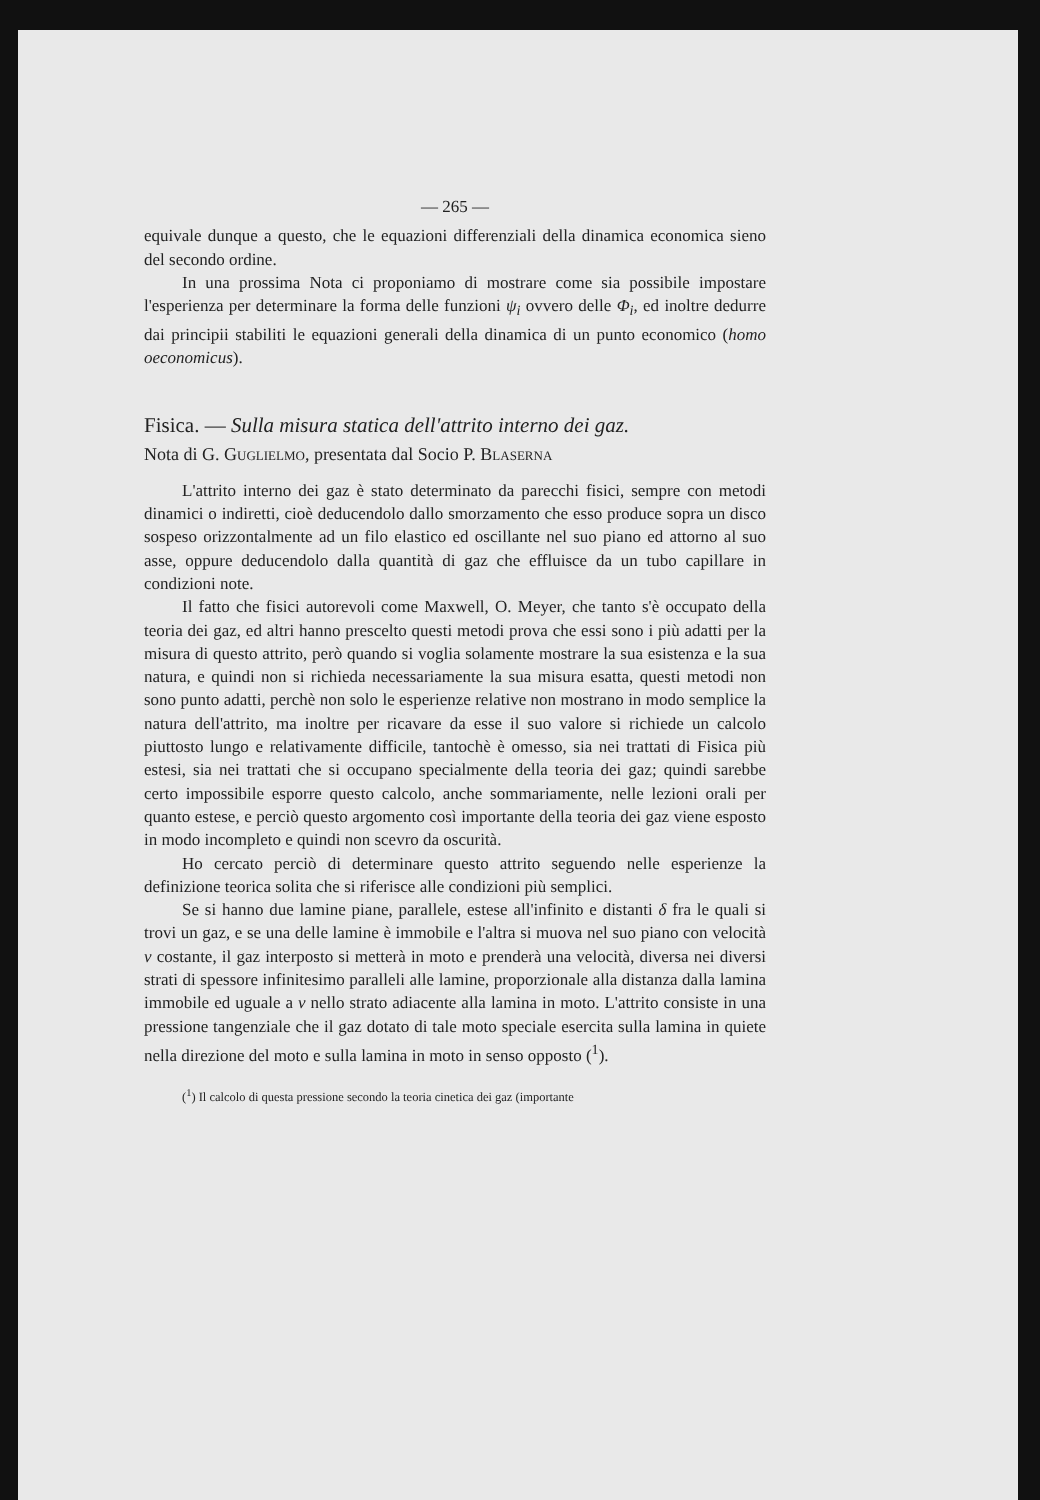— 265 —
equivale dunque a questo, che le equazioni differenziali della dinamica economica sieno del secondo ordine.
In una prossima Nota ci proponiamo di mostrare come sia possibile impostare l'esperienza per determinare la forma delle funzioni ψ<sub>i</sub> ovvero delle Φ<sub>i</sub>, ed inoltre dedurre dai principii stabiliti le equazioni generali della dinamica di un punto economico (homo oeconomicus).
Fisica. — Sulla misura statica dell'attrito interno dei gaz.
Nota di G. Guglielmo, presentata dal Socio P. Blaserna
L'attrito interno dei gaz è stato determinato da parecchi fisici, sempre con metodi dinamici o indiretti, cioè deducendolo dallo smorzamento che esso produce sopra un disco sospeso orizzontalmente ad un filo elastico ed oscillante nel suo piano ed attorno al suo asse, oppure deducendolo dalla quantità di gaz che effluisce da un tubo capillare in condizioni note.
Il fatto che fisici autorevoli come Maxwell, O. Meyer, che tanto s'è occupato della teoria dei gaz, ed altri hanno prescelto questi metodi prova che essi sono i più adatti per la misura di questo attrito, però quando si voglia solamente mostrare la sua esistenza e la sua natura, e quindi non si richieda necessariamente la sua misura esatta, questi metodi non sono punto adatti, perchè non solo le esperienze relative non mostrano in modo semplice la natura dell'attrito, ma inoltre per ricavare da esse il suo valore si richiede un calcolo piuttosto lungo e relativamente difficile, tantochè è omesso, sia nei trattati di Fisica più estesi, sia nei trattati che si occupano specialmente della teoria dei gaz; quindi sarebbe certo impossibile esporre questo calcolo, anche sommariamente, nelle lezioni orali per quanto estese, e perciò questo argomento così importante della teoria dei gaz viene esposto in modo incompleto e quindi non scevro da oscurità.
Ho cercato perciò di determinare questo attrito seguendo nelle esperienze la definizione teorica solita che si riferisce alle condizioni più semplici.
Se si hanno due lamine piane, parallele, estese all'infinito e distanti δ fra le quali si trovi un gaz, e se una delle lamine è immobile e l'altra si muova nel suo piano con velocità v costante, il gaz interposto si metterà in moto e prenderà una velocità, diversa nei diversi strati di spessore infinitesimo paralleli alle lamine, proporzionale alla distanza dalla lamina immobile ed uguale a v nello strato adiacente alla lamina in moto. L'attrito consiste in una pressione tangenziale che il gaz dotato di tale moto speciale esercita sulla lamina in quiete nella direzione del moto e sulla lamina in moto in senso opposto (<sup>1</sup>).
(<sup>1</sup>) Il calcolo di questa pressione secondo la teoria cinetica dei gaz (importante